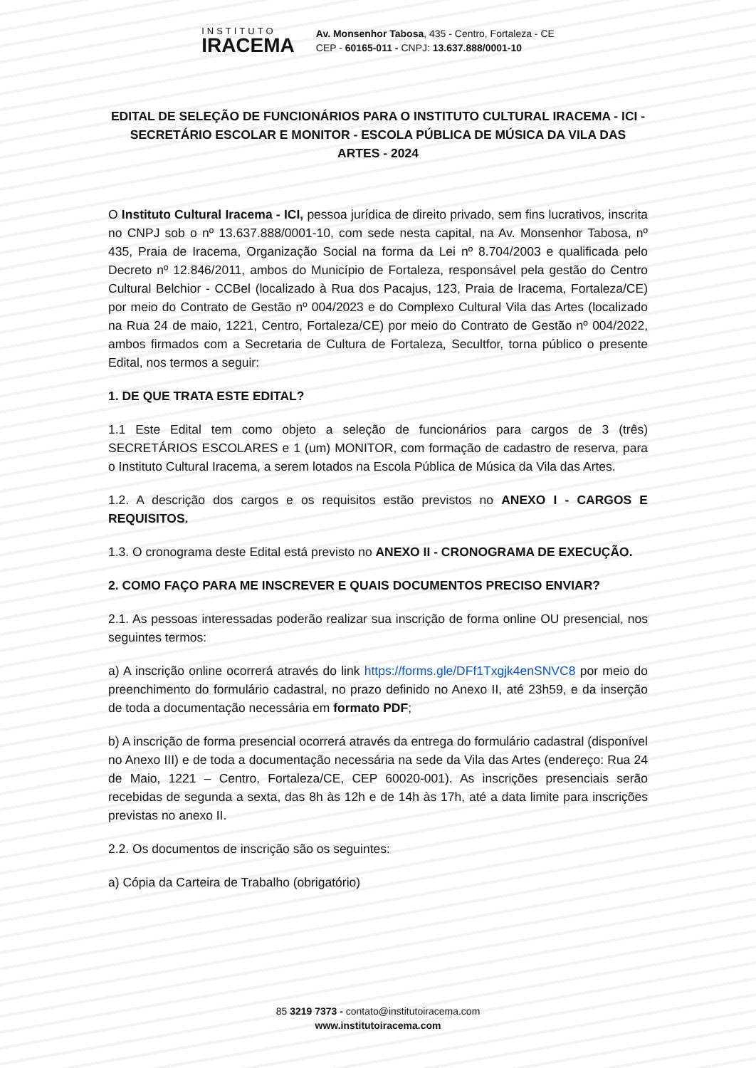INSTITUTO
IRACEMA
Av. Monsenhor Tabosa, 435 - Centro, Fortaleza - CE
CEP - 60165-011 - CNPJ: 13.637.888/0001-10
EDITAL DE SELEÇÃO DE FUNCIONÁRIOS PARA O INSTITUTO CULTURAL IRACEMA - ICI - SECRETÁRIO ESCOLAR E MONITOR - ESCOLA PÚBLICA DE MÚSICA DA VILA DAS ARTES - 2024
O Instituto Cultural Iracema - ICI, pessoa jurídica de direito privado, sem fins lucrativos, inscrita no CNPJ sob o nº 13.637.888/0001-10, com sede nesta capital, na Av. Monsenhor Tabosa, nº 435, Praia de Iracema, Organização Social na forma da Lei nº 8.704/2003 e qualificada pelo Decreto nº 12.846/2011, ambos do Município de Fortaleza, responsável pela gestão do Centro Cultural Belchior - CCBel (localizado à Rua dos Pacajus, 123, Praia de Iracema, Fortaleza/CE) por meio do Contrato de Gestão nº 004/2023 e do Complexo Cultural Vila das Artes (localizado na Rua 24 de maio, 1221, Centro, Fortaleza/CE) por meio do Contrato de Gestão nº 004/2022, ambos firmados com a Secretaria de Cultura de Fortaleza, Secultfor, torna público o presente Edital, nos termos a seguir:
1. DE QUE TRATA ESTE EDITAL?
1.1 Este Edital tem como objeto a seleção de funcionários para cargos de 3 (três) SECRETÁRIOS ESCOLARES e 1 (um) MONITOR, com formação de cadastro de reserva, para o Instituto Cultural Iracema, a serem lotados na Escola Pública de Música da Vila das Artes.
1.2. A descrição dos cargos e os requisitos estão previstos no ANEXO I - CARGOS E REQUISITOS.
1.3. O cronograma deste Edital está previsto no ANEXO II - CRONOGRAMA DE EXECUÇÃO.
2. COMO FAÇO PARA ME INSCREVER E QUAIS DOCUMENTOS PRECISO ENVIAR?
2.1. As pessoas interessadas poderão realizar sua inscrição de forma online OU presencial, nos seguintes termos:
a) A inscrição online ocorrerá através do link https://forms.gle/DFf1Txgjk4enSNVC8 por meio do preenchimento do formulário cadastral, no prazo definido no Anexo II, até 23h59, e da inserção de toda a documentação necessária em formato PDF;
b) A inscrição de forma presencial ocorrerá através da entrega do formulário cadastral (disponível no Anexo III) e de toda a documentação necessária na sede da Vila das Artes (endereço: Rua 24 de Maio, 1221 – Centro, Fortaleza/CE, CEP 60020-001). As inscrições presenciais serão recebidas de segunda a sexta, das 8h às 12h e de 14h às 17h, até a data limite para inscrições previstas no anexo II.
2.2. Os documentos de inscrição são os seguintes:
a) Cópia da Carteira de Trabalho (obrigatório)
85 3219 7373 - contato@institutoiracema.com
www.institutoiracema.com